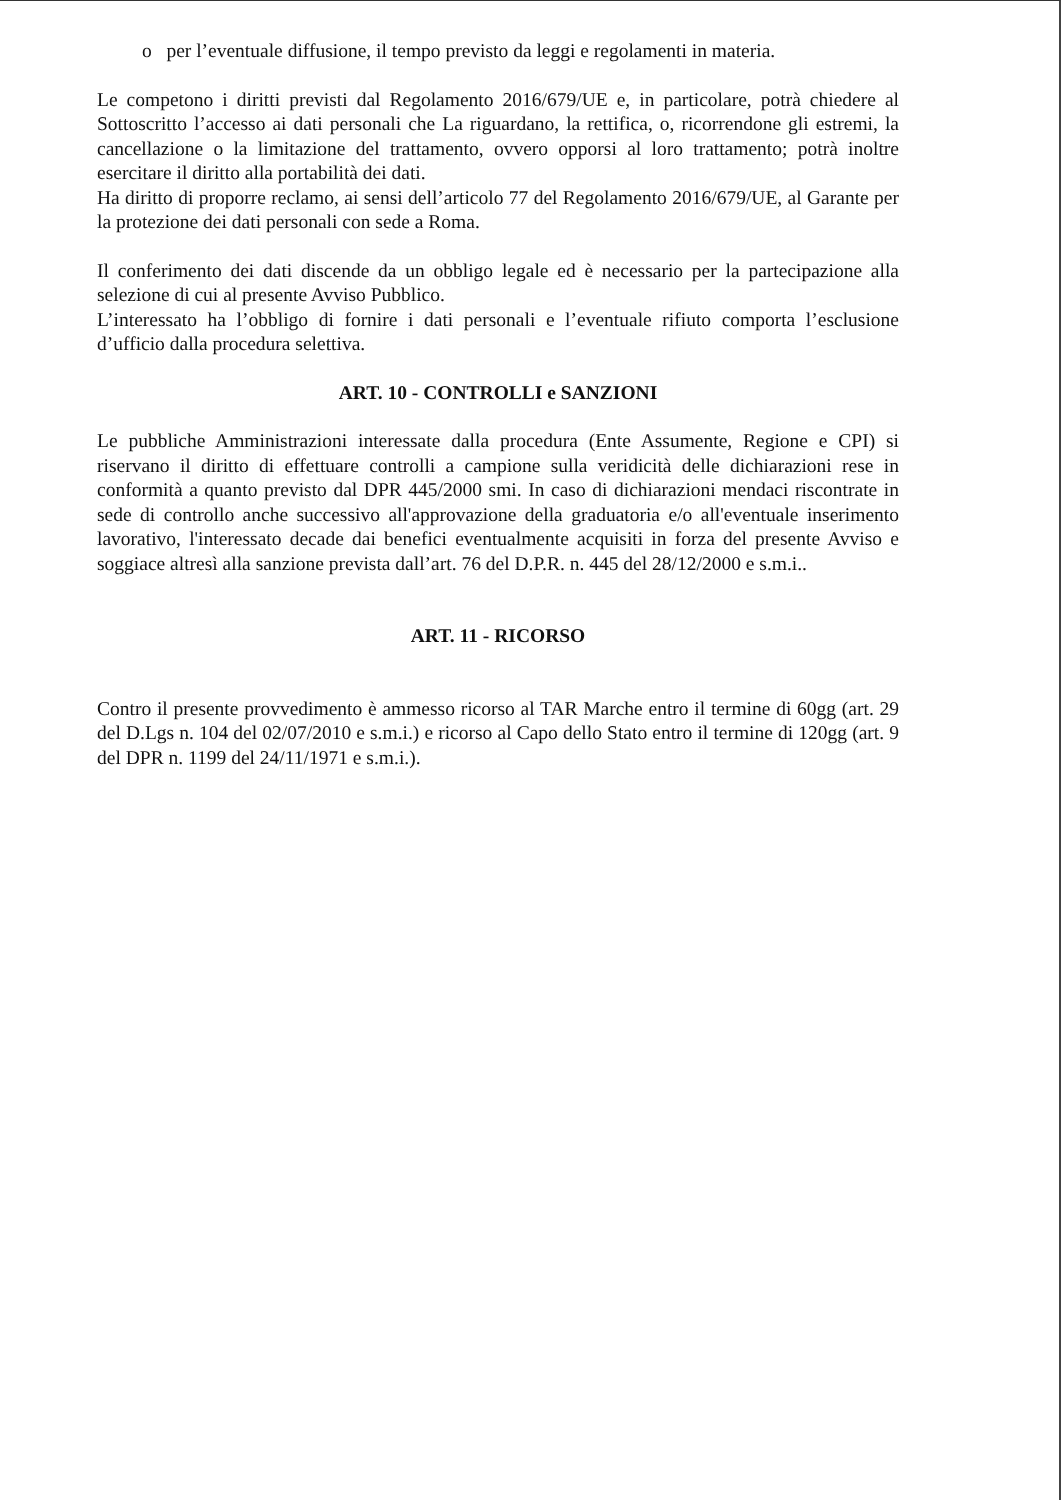o per l’eventuale diffusione, il tempo previsto da leggi e regolamenti in materia.
Le competono i diritti previsti dal Regolamento 2016/679/UE e, in particolare, potrà chiedere al Sottoscritto l’accesso ai dati personali che La riguardano, la rettifica, o, ricorrendone gli estremi, la cancellazione o la limitazione del trattamento, ovvero opporsi al loro trattamento; potrà inoltre esercitare il diritto alla portabilità dei dati.
Ha diritto di proporre reclamo, ai sensi dell’articolo 77 del Regolamento 2016/679/UE, al Garante per la protezione dei dati personali con sede a Roma.
Il conferimento dei dati discende da un obbligo legale ed è necessario per la partecipazione alla selezione di cui al presente Avviso Pubblico.
L’interessato ha l’obbligo di fornire i dati personali e l’eventuale rifiuto comporta l’esclusione d’ufficio dalla procedura selettiva.
ART. 10 - CONTROLLI e SANZIONI
Le pubbliche Amministrazioni interessate dalla procedura (Ente Assumente, Regione e CPI) si riservano il diritto di effettuare controlli a campione sulla veridicità delle dichiarazioni rese in conformità a quanto previsto dal DPR 445/2000 smi. In caso di dichiarazioni mendaci riscontrate in sede di controllo anche successivo all'approvazione della graduatoria e/o all'eventuale inserimento lavorativo, l'interessato decade dai benefici eventualmente acquisiti in forza del presente Avviso e soggiace altresì alla sanzione prevista dall’art. 76 del D.P.R. n. 445 del 28/12/2000 e s.m.i..
ART. 11 - RICORSO
Contro il presente provvedimento è ammesso ricorso al TAR Marche entro il termine di 60gg (art. 29 del D.Lgs n. 104 del 02/07/2010 e s.m.i.) e ricorso al Capo dello Stato entro il termine di 120gg (art. 9 del DPR n. 1199 del 24/11/1971 e s.m.i.).